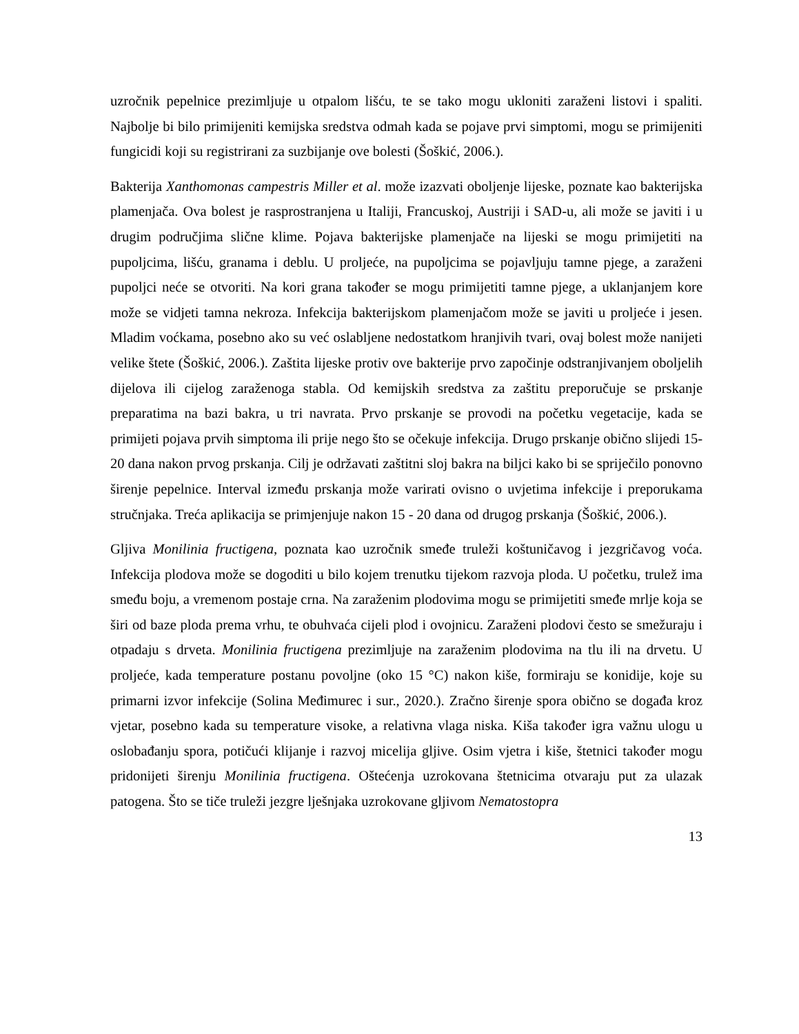uzročnik pepelnice prezimljuje u otpalom lišću, te se tako mogu ukloniti zaraženi listovi i spaliti. Najbolje bi bilo primijeniti kemijska sredstva odmah kada se pojave prvi simptomi, mogu se primijeniti fungicidi koji su registrirani za suzbijanje ove bolesti (Šoškić, 2006.).
Bakterija Xanthomonas campestris Miller et al. može izazvati oboljenje lijeske, poznate kao bakterijska plamenjača. Ova bolest je rasprostranjena u Italiji, Francuskoj, Austriji i SAD-u, ali može se javiti i u drugim područjima slične klime. Pojava bakterijske plamenjače na lijeski se mogu primijetiti na pupoljcima, lišću, granama i deblu. U proljeće, na pupoljcima se pojavljuju tamne pjege, a zaraženi pupoljci neće se otvoriti. Na kori grana također se mogu primijetiti tamne pjege, a uklanjanjem kore može se vidjeti tamna nekroza. Infekcija bakterijskom plamenjačom može se javiti u proljeće i jesen. Mladim voćkama, posebno ako su već oslabljene nedostatkom hranjivih tvari, ovaj bolest može nanijeti velike štete (Šoškić, 2006.). Zaštita lijeske protiv ove bakterije prvo započinje odstranjivanjem oboljelih dijelova ili cijelog zaraženoga stabla. Od kemijskih sredstva za zaštitu preporučuje se prskanje preparatima na bazi bakra, u tri navrata. Prvo prskanje se provodi na početku vegetacije, kada se primijeti pojava prvih simptoma ili prije nego što se očekuje infekcija. Drugo prskanje obično slijedi 15-20 dana nakon prvog prskanja. Cilj je održavati zaštitni sloj bakra na biljci kako bi se spriječilo ponovno širenje pepelnice. Interval između prskanja može varirati ovisno o uvjetima infekcije i preporukama stručnjaka. Treća aplikacija se primjenjuje nakon 15 - 20 dana od drugog prskanja (Šoškić, 2006.).
Gljiva Monilinia fructigena, poznata kao uzročnik smeđe truleži koštuničavog i jezgričavog voća. Infekcija plodova može se dogoditi u bilo kojem trenutku tijekom razvoja ploda. U početku, trulež ima smeđu boju, a vremenom postaje crna. Na zaraženim plodovima mogu se primijetiti smeđe mrlje koja se širi od baze ploda prema vrhu, te obuhvaća cijeli plod i ovojnicu. Zaraženi plodovi često se smežuraju i otpadaju s drveta. Monilinia fructigena prezimljuje na zaraženim plodovima na tlu ili na drvetu. U proljeće, kada temperature postanu povoljne (oko 15 °C) nakon kiše, formiraju se konidije, koje su primarni izvor infekcije (Solina Međimurec i sur., 2020.). Zračno širenje spora obično se događa kroz vjetar, posebno kada su temperature visoke, a relativna vlaga niska. Kiša također igra važnu ulogu u oslobađanju spora, potičući klijanje i razvoj micelija gljive. Osim vjetra i kiše, štetnici također mogu pridonijeti širenju Monilinia fructigena. Oštećenja uzrokovana štetnicima otvaraju put za ulazak patogena. Što se tiče truleži jezgre lješnjaka uzrokovane gljivom Nematostopra
13